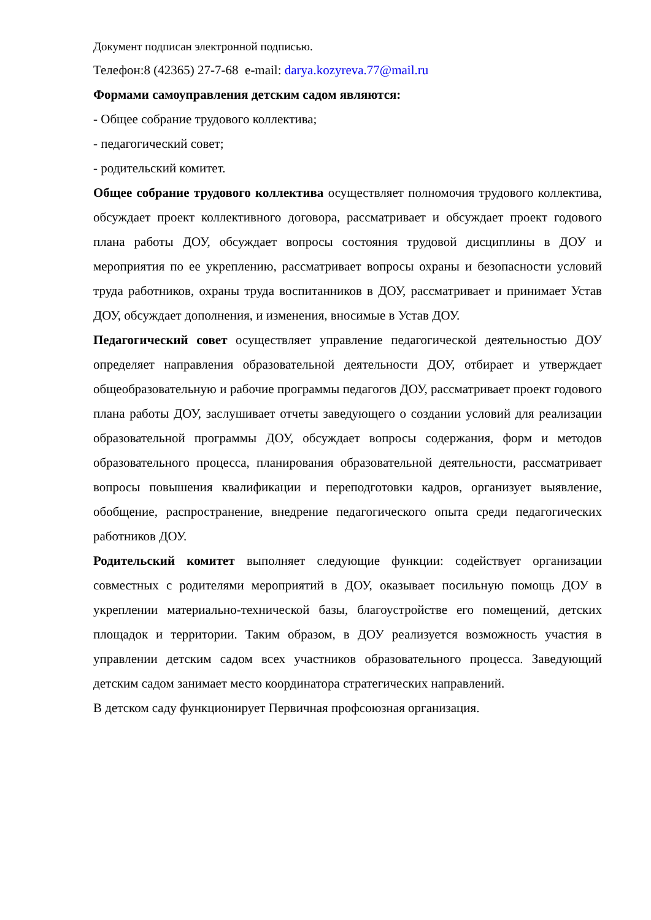Документ подписан электронной подписью.
Телефон:8 (42365) 27-7-68 e-mail: darya.kozyreva.77@mail.ru
Формами самоуправления детским садом являются:
- Общее собрание трудового коллектива;
- педагогический совет;
- родительский комитет.
Общее собрание трудового коллектива осуществляет полномочия трудового коллектива, обсуждает проект коллективного договора, рассматривает и обсуждает проект годового плана работы ДОУ, обсуждает вопросы состояния трудовой дисциплины в ДОУ и мероприятия по ее укреплению, рассматривает вопросы охраны и безопасности условий труда работников, охраны труда воспитанников в ДОУ, рассматривает и принимает Устав ДОУ, обсуждает дополнения, и изменения, вносимые в Устав ДОУ.
Педагогический совет осуществляет управление педагогической деятельностью ДОУ определяет направления образовательной деятельности ДОУ, отбирает и утверждает общеобразовательную и рабочие программы педагогов ДОУ, рассматривает проект годового плана работы ДОУ, заслушивает отчеты заведующего о создании условий для реализации образовательной программы ДОУ, обсуждает вопросы содержания, форм и методов образовательного процесса, планирования образовательной деятельности, рассматривает вопросы повышения квалификации и переподготовки кадров, организует выявление, обобщение, распространение, внедрение педагогического опыта среди педагогических работников ДОУ.
Родительский комитет выполняет следующие функции: содействует организации совместных с родителями мероприятий в ДОУ, оказывает посильную помощь ДОУ в укреплении материально-технической базы, благоустройстве его помещений, детских площадок и территории. Таким образом, в ДОУ реализуется возможность участия в управлении детским садом всех участников образовательного процесса. Заведующий детским садом занимает место координатора стратегических направлений.
В детском саду функционирует Первичная профсоюзная организация.